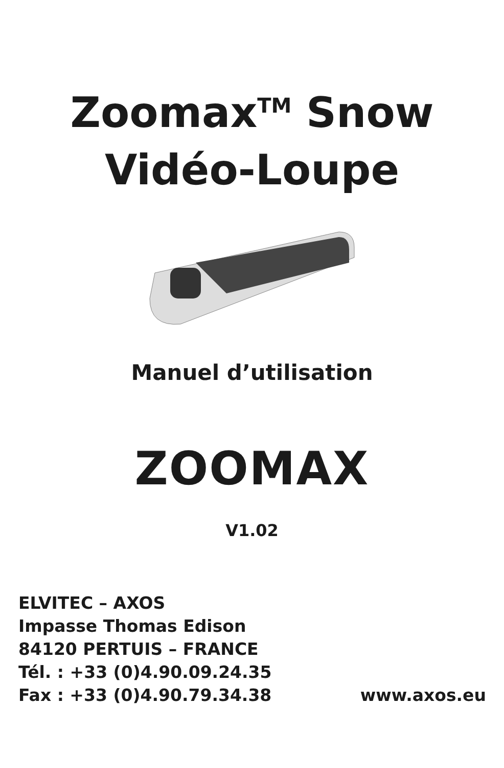Zoomax<sup>TM</sup> Snow
Vidéo-Loupe
Manuel d’utilisation
ZOOMAX
V1.02
ELVITEC – AXOS
Impasse Thomas Edison
84120 PERTUIS – FRANCE
Tél. : +33 (0)4.90.09.24.35
Fax : +33 (0)4.90.79.34.38 www.axos.eu